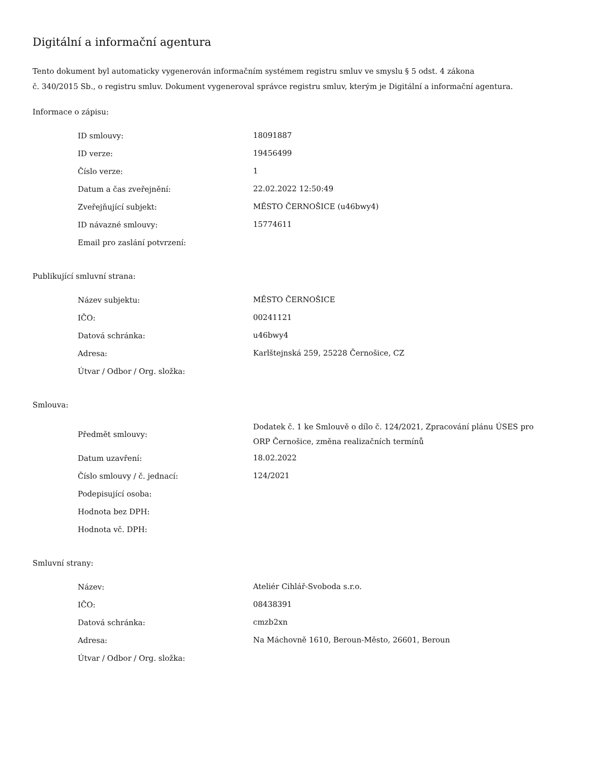Digitální a informační agentura
Tento dokument byl automaticky vygenerován informačním systémem registru smluv ve smyslu § 5 odst. 4 zákona
č. 340/2015 Sb., o registru smluv. Dokument vygeneroval správce registru smluv, kterým je Digitální a informační agentura.
Informace o zápisu:
| ID smlouvy: | 18091887 |
| ID verze: | 19456499 |
| Číslo verze: | 1 |
| Datum a čas zveřejnění: | 22.02.2022 12:50:49 |
| Zveřejňující subjekt: | MĚSTO ČERNOŠICE (u46bwy4) |
| ID návazné smlouvy: | 15774611 |
| Email pro zaslání potvrzení: | |
Publikující smluvní strana:
| Název subjektu: | MĚSTO ČERNOŠICE |
| IČO: | 00241121 |
| Datová schránka: | u46bwy4 |
| Adresa: | Karlštejnská 259, 25228 Černošice, CZ |
| Útvar / Odbor / Org. složka: | |
Smlouva:
| Předmět smlouvy: | Dodatek č. 1 ke Smlouvě o dílo č. 124/2021, Zpracování plánu ÚSES pro ORP Černošice, změna realizačních termínů |
| Datum uzavření: | 18.02.2022 |
| Číslo smlouvy / č. jednací: | 124/2021 |
| Podepisující osoba: | |
| Hodnota bez DPH: | |
| Hodnota vč. DPH: | |
Smluvní strany:
| Název: | Ateliér Cihlář-Svoboda s.r.o. |
| IČO: | 08438391 |
| Datová schránka: | cmzb2xn |
| Adresa: | Na Máchovně 1610, Beroun-Město, 26601, Beroun |
| Útvar / Odbor / Org. složka: | |